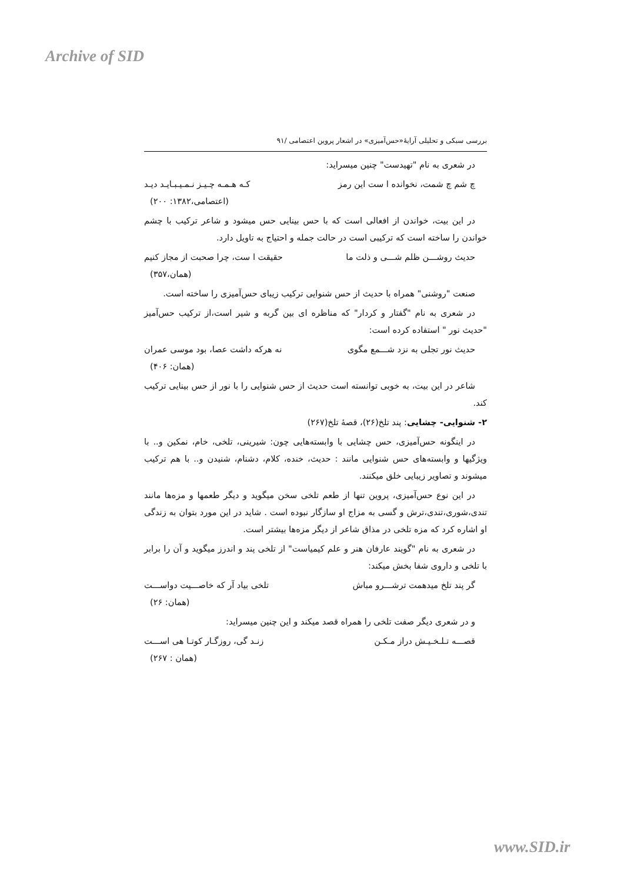Archive of SID
بررسی سبکی و تحلیلی آرایهٔ«حس‌آمیزی» در اشعار پروین اعتصامی /۹۱
در شعری به نام "تهیدست" چنین میسراید:
چ شم چ شمت، نخوانده ا ست این رمز کـه هـمـه چـیـز نـمـیـبـایـد دیـد
(اعتصامی،۱۳۸۲: ۲۰۰)
در این بیت، خواندن از افعالی است که با حس بینایی حس میشود و شاعر ترکیب با چشم خواندن را ساخته است که ترکیبی است در حالت جمله و احتیاج به تاویل دارد.
حدیث روشـــن ظلم شـــی و ذلت ما حقیقت ا ست، چرا صحبت از مجاز کنیم
(همان،۳۵۷)
صنعت "روشنی" همراه با حدیث از حس شنوایی ترکیب زیبای حس‌آمیزی را ساخته است.
در شعری به نام "گفتار و کردار" که مناظره ای بین گربه و شیر است،از ترکیب حس‌آمیز "حدیث نور " استفاده کرده است:
حدیث نور تجلی به نزد شـــمع مگوی نه هرکه داشت عصا، بود موسی عمران
(همان: ۴۰۶)
شاعر در این بیت، به خوبی توانسته است حدیث از حس شنوایی را با نور از حس بینایی ترکیب کند.
۲- شنوایی- چشایی: پند تلخ(۲۶)، قصهٔ تلخ(۲۶۷)
در اینگونه حس‌آمیزی، حس چشایی با وابسته‌هایی چون: شیرینی، تلخی، خام، نمکین و.. با ویژگیها و وابسته‌های حس شنوایی مانند : حدیث، خنده، کلام، دشنام، شنیدن و.. با هم ترکیب میشوند و تصاویر زیبایی خلق میکنند.
در این نوع حس‌آمیزی، پروین تنها از طعم تلخی سخن میگوید و دیگر طعمها و مزه‌ها مانند تندی،شوری،تندی،ترش و گسی به مزاج او سازگار نبوده است . شاید در این مورد بتوان به زندگی او اشاره کرد که مزه تلخی در مذاق شاعر از دیگر مزه‌ها بیشتر است.
در شعری به نام "گویند عارفان هنر و علم کیمیاست" از تلخی پند و اندرز میگوید و آن را برابر با تلخی و داروی شفا بخش میکند:
گر پند تلخ میدهمت ترشـــرو مباش تلخی بیاد آر که خاصـــیت دواســـت
(همان: ۲۶)
و در شعری دیگر صفت تلخی را همراه قصد میکند و این چنین میسراید:
قصـــه تـلـخـیـش دراز مـکـن زنـد گی، روزگـار کوتـا هی اســـت
(همان : ۲۶۷)
www.SID.ir